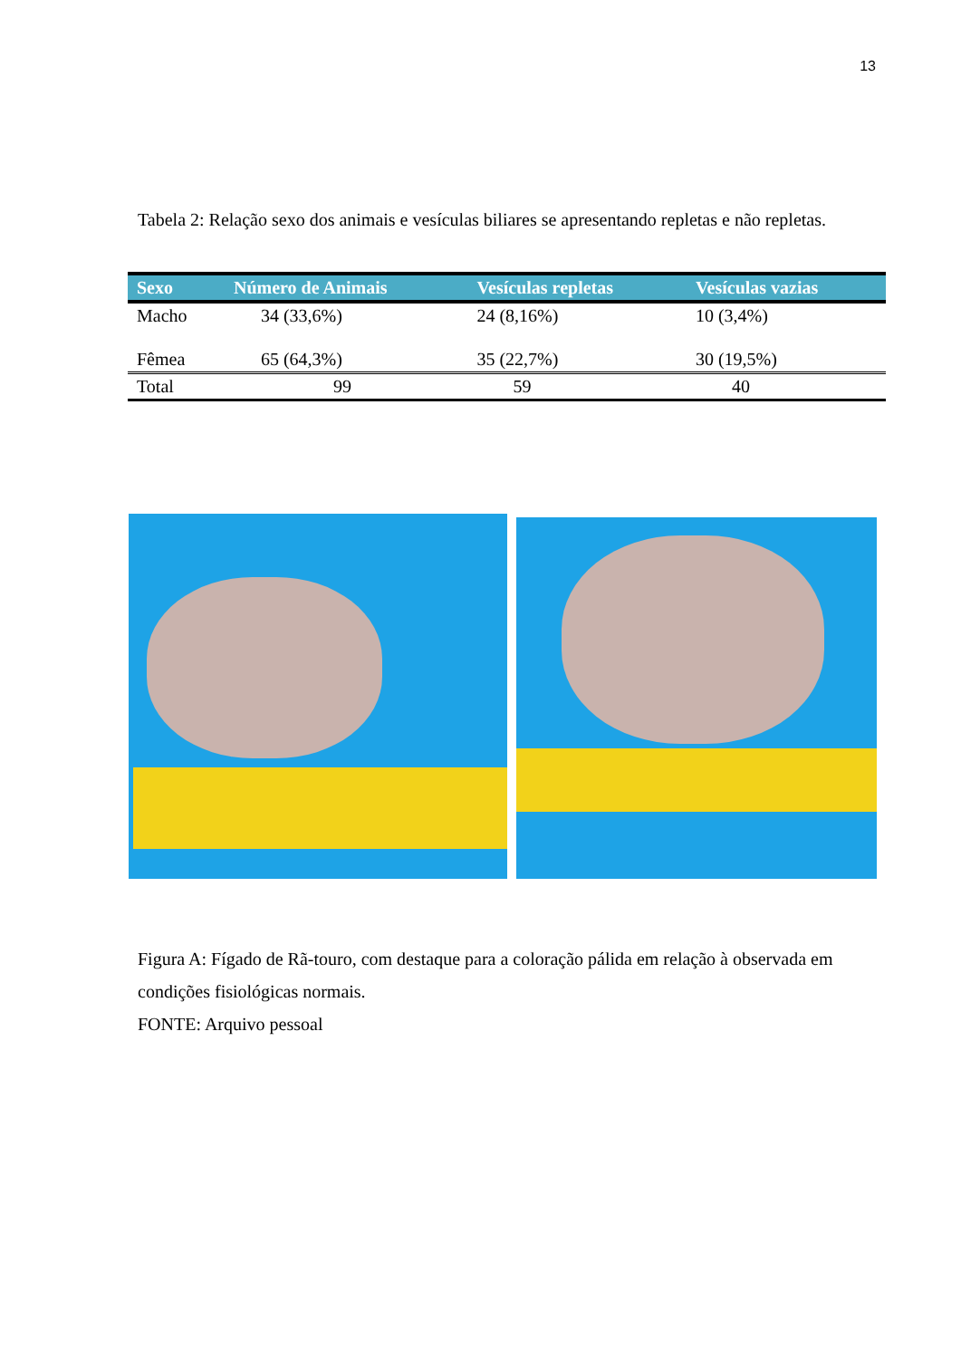13
Tabela 2: Relação sexo dos animais e vesículas biliares se apresentando repletas e não repletas.
| Sexo | Número de Animais | Vesículas repletas | Vesículas vazias |
| --- | --- | --- | --- |
| Macho | 34 (33,6%) | 24 (8,16%) | 10 (3,4%) |
| Fêmea | 65 (64,3%) | 35 (22,7%) | 30 (19,5%) |
| Total | 99 | 59 | 40 |
Figura A: Fígado de Rã-touro, com destaque para a coloração pálida em relação à observada em condições fisiológicas normais.
FONTE: Arquivo pessoal